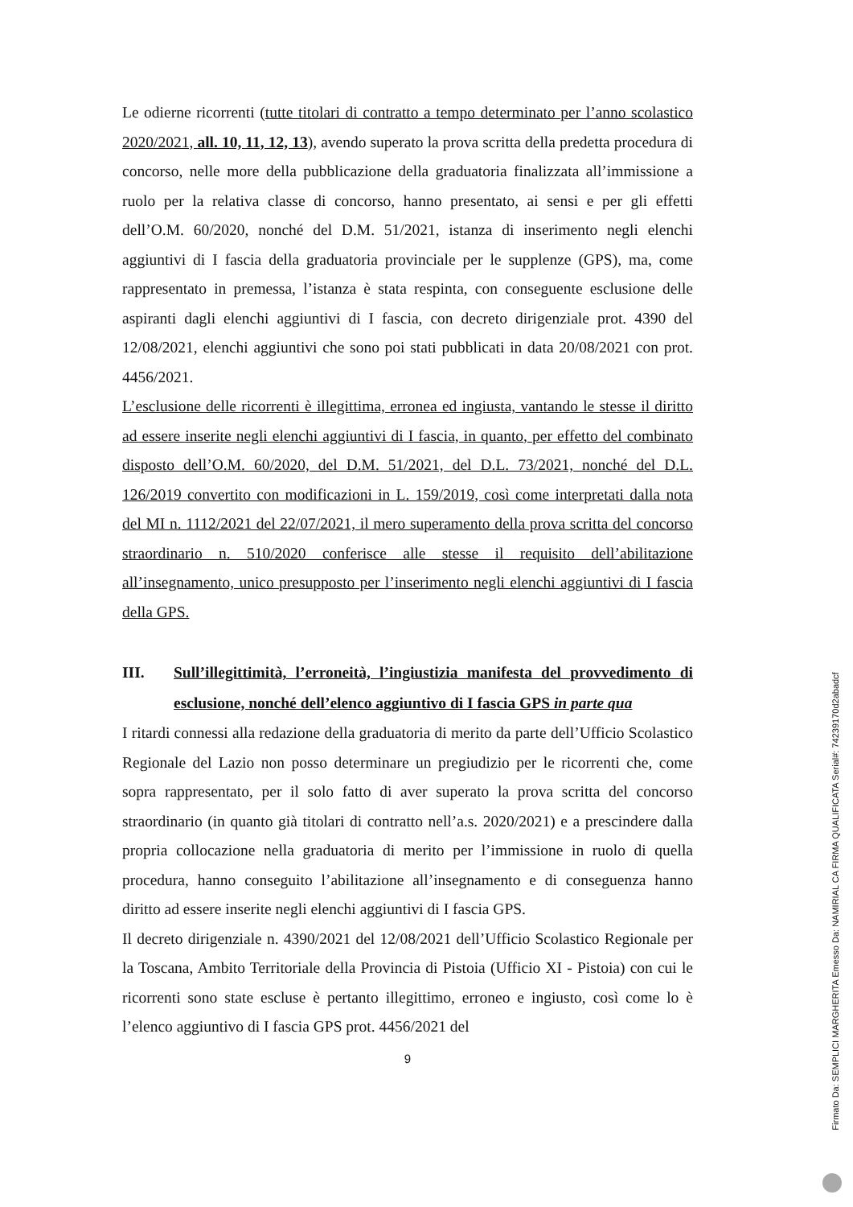Le odierne ricorrenti (tutte titolari di contratto a tempo determinato per l’anno scolastico 2020/2021, all. 10, 11, 12, 13), avendo superato la prova scritta della predetta procedura di concorso, nelle more della pubblicazione della graduatoria finalizzata all’immissione a ruolo per la relativa classe di concorso, hanno presentato, ai sensi e per gli effetti dell’O.M. 60/2020, nonché del D.M. 51/2021, istanza di inserimento negli elenchi aggiuntivi di I fascia della graduatoria provinciale per le supplenze (GPS), ma, come rappresentato in premessa, l’istanza è stata respinta, con conseguente esclusione delle aspiranti dagli elenchi aggiuntivi di I fascia, con decreto dirigenziale prot. 4390 del 12/08/2021, elenchi aggiuntivi che sono poi stati pubblicati in data 20/08/2021 con prot. 4456/2021.
L’esclusione delle ricorrenti è illegittima, erronea ed ingiusta, vantando le stesse il diritto ad essere inserite negli elenchi aggiuntivi di I fascia, in quanto, per effetto del combinato disposto dell’O.M. 60/2020, del D.M. 51/2021, del D.L. 73/2021, nonché del D.L. 126/2019 convertito con modificazioni in L. 159/2019, così come interpretati dalla nota del MI n. 1112/2021 del 22/07/2021, il mero superamento della prova scritta del concorso straordinario n. 510/2020 conferisce alle stesse il requisito dell’abilitazione all’insegnamento, unico presupposto per l’inserimento negli elenchi aggiuntivi di I fascia della GPS.
III. Sull’illegittimità, l’erroneità, l’ingiustizia manifesta del provvedimento di esclusione, nonché dell’elenco aggiuntivo di I fascia GPS in parte qua
I ritardi connessi alla redazione della graduatoria di merito da parte dell’Ufficio Scolastico Regionale del Lazio non posso determinare un pregiudizio per le ricorrenti che, come sopra rappresentato, per il solo fatto di aver superato la prova scritta del concorso straordinario (in quanto già titolari di contratto nell’a.s. 2020/2021) e a prescindere dalla propria collocazione nella graduatoria di merito per l’immissione in ruolo di quella procedura, hanno conseguito l’abilitazione all’insegnamento e di conseguenza hanno diritto ad essere inserite negli elenchi aggiuntivi di I fascia GPS.
Il decreto dirigenziale n. 4390/2021 del 12/08/2021 dell’Ufficio Scolastico Regionale per la Toscana, Ambito Territoriale della Provincia di Pistoia (Ufficio XI - Pistoia) con cui le ricorrenti sono state escluse è pertanto illegittimo, erroneo e ingiusto, così come lo è l’elenco aggiuntivo di I fascia GPS prot. 4456/2021 del
9
Firmato Da: SEMPLICI MARGHERITA Emesso Da: NAMIRIAL CA FIRMA QUALIFICATA Serial#: 74239170d2abadcf